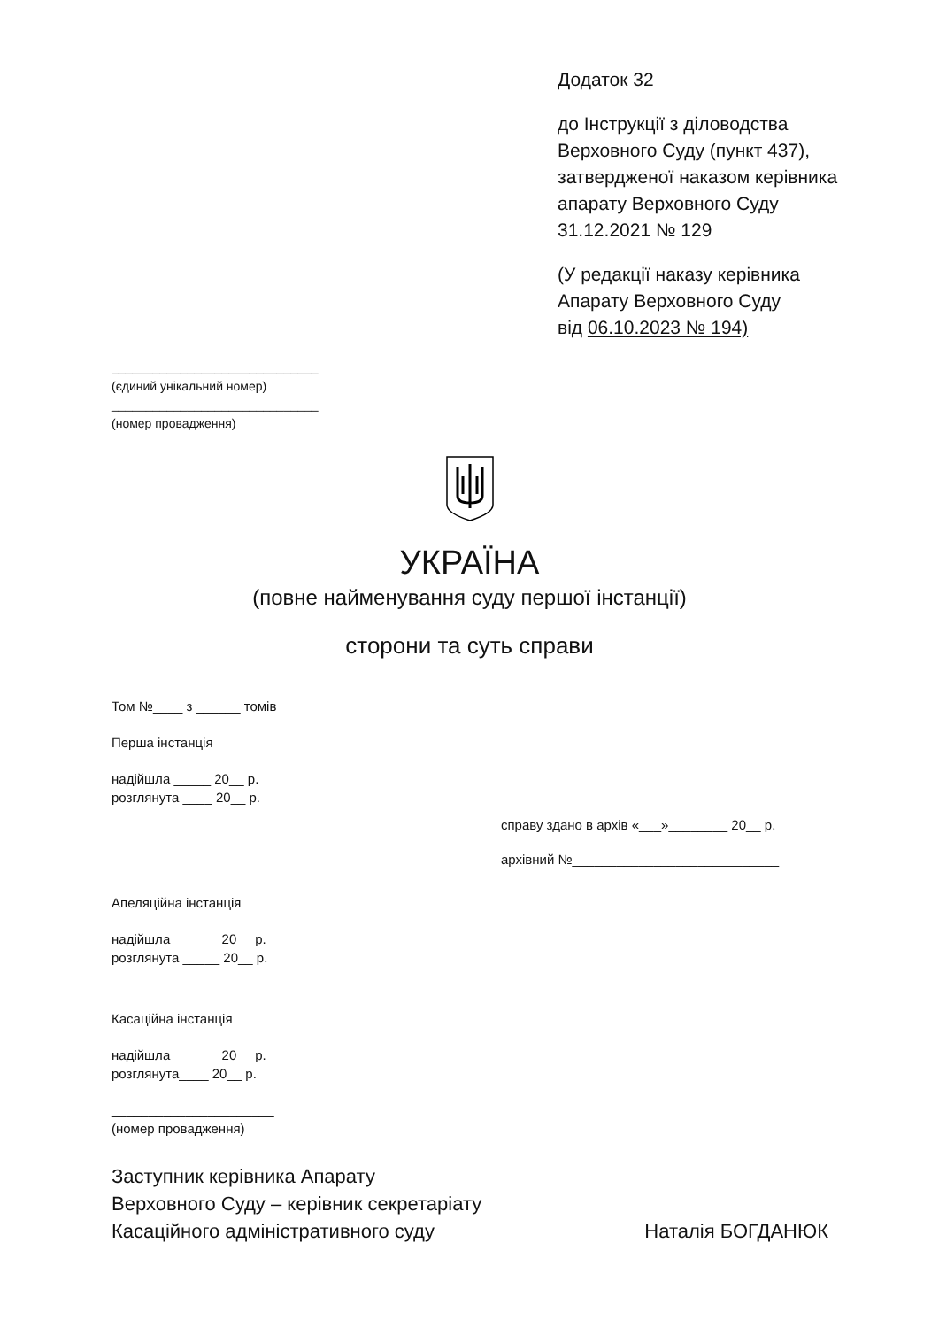Додаток 32
до Інструкції з діловодства
Верховного Суду (пункт 437),
затвердженої наказом керівника
апарату Верховного Суду
31.12.2021 № 129
(У редакції наказу керівника
Апарату Верховного Суду
від 06.10.2023 № 194)
______________________________
(єдиний унікальний номер)
______________________________
(номер провадження)
УКРАЇНА
(повне найменування суду першої інстанції)
сторони та суть справи
Том №____ з ______ томів
Перша інстанція
надійшла _____ 20__ р.
розглянута ____ 20__ р.
справу здано в архів «___»________ 20__ р.
архівний №____________________________
Апеляційна інстанція
надійшла ______ 20__ р.
розглянута _____ 20__ р.
Касаційна інстанція
надійшла ______ 20__ р.
розглянута____ 20__ р.
______________________
(номер провадження)
Заступник керівника Апарату
Верховного Суду – керівник секретаріату
Касаційного адміністративного суду
Наталія БОГДАНЮК